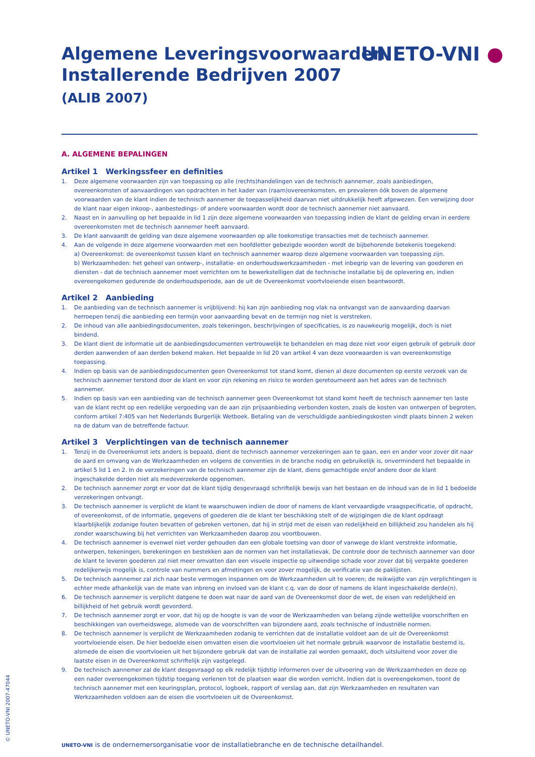UNETO-VNI ●
Algemene Leveringsvoorwaarden
Installerende Bedrijven 2007
(ALIB 2007)
A. ALGEMENE BEPALINGEN
Artikel 1 Werkingssfeer en definities
1. Deze algemene voorwaarden zijn van toepassing op alle (rechts)handelingen van de technisch aannemer, zoals aanbiedingen, overeenkomsten of aanvaardingen van opdrachten in het kader van (raam)overeenkomsten, en prevaleren óók boven de algemene voorwaarden van de klant indien de technisch aannemer de toepasselijkheid daarvan niet uitdrukkelijk heeft afgewezen. Een verwijzing door de klant naar eigen inkoop-, aanbestedings- of andere voorwaarden wordt door de technisch aannemer niet aanvaard.
2. Naast en in aanvulling op het bepaalde in lid 1 zijn deze algemene voorwaarden van toepassing indien de klant de gelding ervan in eerdere overeenkomsten met de technisch aannemer heeft aanvaard.
3. De klant aanvaardt de gelding van deze algemene voorwaarden op alle toekomstige transacties met de technisch aannemer.
4. Aan de volgende in deze algemene voorwaarden met een hoofdletter gebezigde woorden wordt de bijbehorende betekenis toegekend:
a) Overeenkomst: de overeenkomst tussen klant en technisch aannemer waarop deze algemene voorwaarden van toepassing zijn.
b) Werkzaamheden: het geheel van ontwerp-, installatie- en onderhoudswerkzaamheden - met inbegrip van de levering van goederen en diensten - dat de technisch aannemer moet verrichten om te bewerkstelligen dat de technische installatie bij de oplevering en, indien overeengekomen gedurende de onderhoudsperiode, aan de uit de Overeenkomst voortvloeiende eisen beantwoordt.
Artikel 2 Aanbieding
1. De aanbieding van de technisch aannemer is vrijblijvend: hij kan zijn aanbieding nog vlak na ontvangst van de aanvaarding daarvan herroepen tenzij die aanbieding een termijn voor aanvaarding bevat en de termijn nog niet is verstreken.
2. De inhoud van alle aanbiedingsdocumenten, zoals tekeningen, beschrijvingen of specificaties, is zo nauwkeurig mogelijk, doch is niet bindend.
3. De klant dient de informatie uit de aanbiedingsdocumenten vertrouwelijk te behandelen en mag deze niet voor eigen gebruik of gebruik door derden aanwenden of aan derden bekend maken. Het bepaalde in lid 20 van artikel 4 van deze voorwaarden is van overeenkomstige toepassing.
4. Indien op basis van de aanbiedingsdocumenten geen Overeenkomst tot stand komt, dienen al deze documenten op eerste verzoek van de technisch aannemer terstond door de klant en voor zijn rekening en risico te worden geretourneerd aan het adres van de technisch aannemer.
5. Indien op basis van een aanbieding van de technisch aannemer geen Overeenkomst tot stand komt heeft de technisch aannemer ten laste van de klant recht op een redelijke vergoeding van de aan zijn prijsaanbieding verbonden kosten, zoals de kosten van ontwerpen of begroten, conform artikel 7:405 van het Nederlands Burgerlijk Wetboek. Betaling van de verschuldigde aanbiedingskosten vindt plaats binnen 2 weken na de datum van de betreffende factuur.
Artikel 3 Verplichtingen van de technisch aannemer
1. Tenzij in de Overeenkomst iets anders is bepaald, dient de technisch aannemer verzekeringen aan te gaan, een en ander voor zover dit naar de aard en omvang van de Werkzaamheden en volgens de conventies in de branche nodig en gebruikelijk is, onverminderd het bepaalde in artikel 5 lid 1 en 2. In de verzekeringen van de technisch aannemer zijn de klant, diens gemachtigde en/of andere door de klant ingeschakelde derden niet als medeverzekerde opgenomen.
2. De technisch aannemer zorgt er voor dat de klant tijdig desgevraagd schriftelijk bewijs van het bestaan en de inhoud van de in lid 1 bedoelde verzekeringen ontvangt.
3. De technisch aannemer is verplicht de klant te waarschuwen indien de door of namens de klant vervaardigde vraagspecificatie, of opdracht, of overeenkomst, of de informatie, gegevens of goederen die de klant ter beschikking stelt of de wijzigingen die de klant opdraagt klaarblijkelijk zodanige fouten bevatten of gebreken vertonen, dat hij in strijd met de eisen van redelijkheid en billijkheid zou handelen als hij zonder waarschuwing bij het verrichten van Werkzaamheden daarop zou voortbouwen.
4. De technisch aannemer is evenwel niet verder gehouden dan een globale toetsing van door of vanwege de klant verstrekte informatie, ontwerpen, tekeningen, berekeningen en bestekken aan de normen van het installatievak. De controle door de technisch aannemer van door de klant te leveren goederen zal niet meer omvatten dan een visuele inspectie op uitwendige schade voor zover dat bij verpakte goederen redelijkerwijs mogelijk is, controle van nummers en afmetingen en voor zover mogelijk, de verificatie van de paklijsten.
5. De technisch aannemer zal zich naar beste vermogen inspannen om de Werkzaamheden uit te voeren; de reikwijdte van zijn verplichtingen is echter mede afhankelijk van de mate van inbreng en invloed van de klant c.q. van de door of namens de klant ingeschakelde derde(n).
6. De technisch aannemer is verplicht datgene te doen wat naar de aard van de Overeenkomst door de wet, de eisen van redelijkheid en billijkheid of het gebruik wordt gevorderd.
7. De technisch aannemer zorgt er voor, dat hij op de hoogte is van de voor de Werkzaamheden van belang zijnde wettelijke voorschriften en beschikkingen van overheidswege, alsmede van de voorschriften van bijzondere aard, zoals technische of industriële normen.
8. De technisch aannemer is verplicht de Werkzaamheden zodanig te verrichten dat de installatie voldoet aan de uit de Overeenkomst voortvloeiende eisen. De hier bedoelde eisen omvatten eisen die voortvloeien uit het normale gebruik waarvoor de installatie bestemd is, alsmede de eisen die voortvloeien uit het bijzondere gebruik dat van de installatie zal worden gemaakt, doch uitsluitend voor zover die laatste eisen in de Overeenkomst schriftelijk zijn vastgelegd.
9. De technisch aannemer zal de klant desgevraagd op elk redelijk tijdstip informeren over de uitvoering van de Werkzaamheden en deze op een nader overeengekomen tijdstip toegang verlenen tot de plaatsen waar die worden verricht. Indien dat is overeengekomen, toont de technisch aannemer met een keuringsplan, protocol, logboek, rapport of verslag aan, dat zijn Werkzaamheden en resultaten van Werkzaamheden voldoen aan de eisen die voortvloeien uit de Overeenkomst.
© UNETO-VNI 2007-47044
UNETO-VNI is de ondernemersorganisatie voor de installatiebranche en de technische detailhandel.